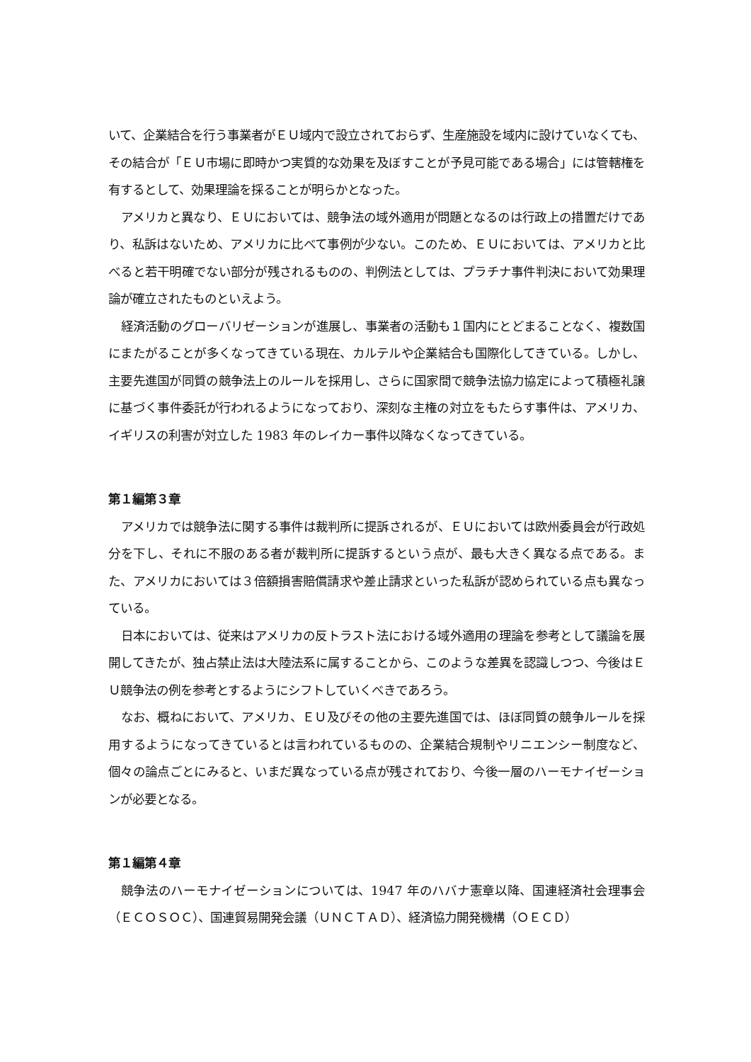いて、企業結合を行う事業者がＥＵ域内で設立されておらず、生産施設を域内に設けていなくても、その結合が「ＥＵ市場に即時かつ実質的な効果を及ぼすことが予見可能である場合」には管轄権を有するとして、効果理論を採ることが明らかとなった。
アメリカと異なり、ＥＵにおいては、競争法の域外適用が問題となるのは行政上の措置だけであり、私訴はないため、アメリカに比べて事例が少ない。このため、ＥＵにおいては、アメリカと比べると若干明確でない部分が残されるものの、判例法としては、プラチナ事件判決において効果理論が確立されたものといえよう。
経済活動のグローバリゼーションが進展し、事業者の活動も１国内にとどまることなく、複数国にまたがることが多くなってきている現在、カルテルや企業結合も国際化してきている。しかし、主要先進国が同質の競争法上のルールを採用し、さらに国家間で競争法協力協定によって積極礼譲に基づく事件委託が行われるようになっており、深刻な主権の対立をもたらす事件は、アメリカ、イギリスの利害が対立した 1983 年のレイカー事件以降なくなってきている。
第１編第３章
アメリカでは競争法に関する事件は裁判所に提訴されるが、ＥＵにおいては欧州委員会が行政処分を下し、それに不服のある者が裁判所に提訴するという点が、最も大きく異なる点である。また、アメリカにおいては３倍額損害賠償請求や差止請求といった私訴が認められている点も異なっている。
日本においては、従来はアメリカの反トラスト法における域外適用の理論を参考として議論を展開してきたが、独占禁止法は大陸法系に属することから、このような差異を認識しつつ、今後はＥＵ競争法の例を参考とするようにシフトしていくべきであろう。
なお、概ねにおいて、アメリカ、ＥＵ及びその他の主要先進国では、ほぼ同質の競争ルールを採用するようになってきているとは言われているものの、企業結合規制やリニエンシー制度など、個々の論点ごとにみると、いまだ異なっている点が残されており、今後一層のハーモナイゼーションが必要となる。
第１編第４章
競争法のハーモナイゼーションについては、1947 年のハバナ憲章以降、国連経済社会理事会（ＥＣＯＳＯＣ）、国連貿易開発会議（ＵＮＣＴＡＤ）、経済協力開発機構（ＯＥＣＤ）